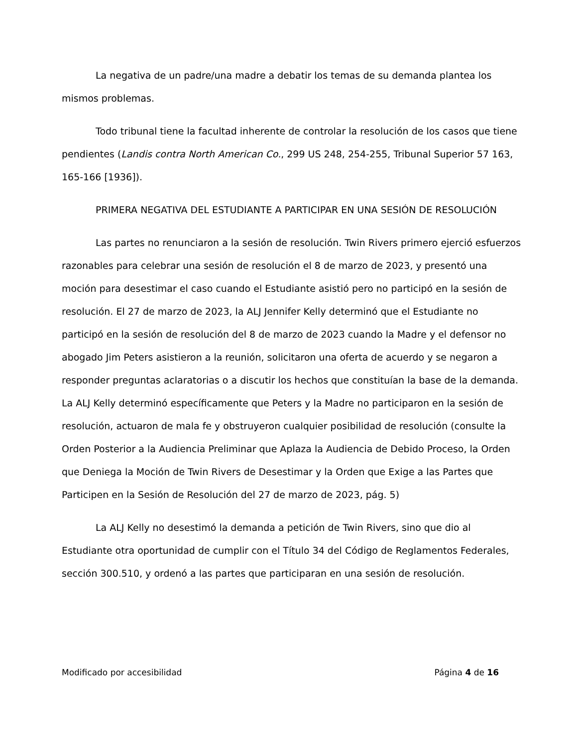La negativa de un padre/una madre a debatir los temas de su demanda plantea los mismos problemas.
Todo tribunal tiene la facultad inherente de controlar la resolución de los casos que tiene pendientes (Landis contra North American Co., 299 US 248, 254-255, Tribunal Superior 57 163, 165-166 [1936]).
PRIMERA NEGATIVA DEL ESTUDIANTE A PARTICIPAR EN UNA SESIÓN DE RESOLUCIÓN
Las partes no renunciaron a la sesión de resolución. Twin Rivers primero ejerció esfuerzos razonables para celebrar una sesión de resolución el 8 de marzo de 2023, y presentó una moción para desestimar el caso cuando el Estudiante asistió pero no participó en la sesión de resolución. El 27 de marzo de 2023, la ALJ Jennifer Kelly determinó que el Estudiante no participó en la sesión de resolución del 8 de marzo de 2023 cuando la Madre y el defensor no abogado Jim Peters asistieron a la reunión, solicitaron una oferta de acuerdo y se negaron a responder preguntas aclaratorias o a discutir los hechos que constituían la base de la demanda. La ALJ Kelly determinó específicamente que Peters y la Madre no participaron en la sesión de resolución, actuaron de mala fe y obstruyeron cualquier posibilidad de resolución (consulte la Orden Posterior a la Audiencia Preliminar que Aplaza la Audiencia de Debido Proceso, la Orden que Deniega la Moción de Twin Rivers de Desestimar y la Orden que Exige a las Partes que Participen en la Sesión de Resolución del 27 de marzo de 2023, pág. 5)
La ALJ Kelly no desestimó la demanda a petición de Twin Rivers, sino que dio al Estudiante otra oportunidad de cumplir con el Título 34 del Código de Reglamentos Federales, sección 300.510, y ordenó a las partes que participaran en una sesión de resolución.
Modificado por accesibilidad Página 4 de 16